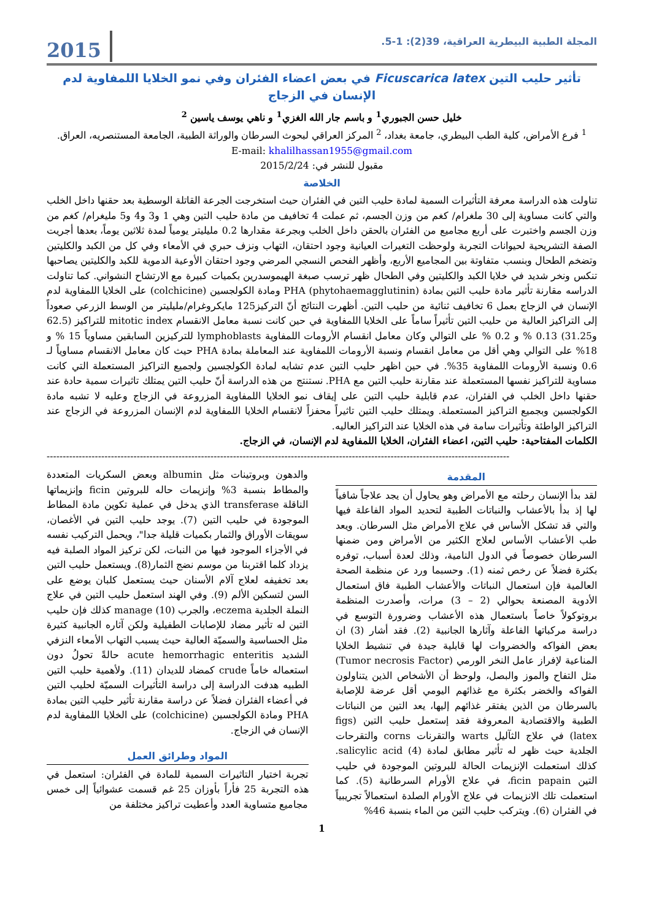المجلة الطبية البيطرية العراقية، 39(2): 1-5.
2015
تأثير حليب التين Ficuscarica latex في بعض اعضاء الفئران وفي نمو الخلايا اللمفاوية لدم الإنسان في الزجاج
خليل حسن الجبوري<sup>1</sup> و باسم جار الله الغزي<sup>1</sup> و ناهي يوسف ياسين <sup>2</sup>
<sup>1</sup> فرع الأمراض، كلية الطب البيطري، جامعة بغداد، <sup>2</sup> المركز العراقي لبحوث السرطان والوراثة الطبية، الجامعة المستنصريه، العراق.
E-mail: khalilhassan1955@gmail.com
مقبول للنشر في: 2015/2/24
الخلاصة
تناولت هذه الدراسة معرفة التأثيرات السمية لمادة حليب التين في الفئران حيث استخرجت الجرعة القاتلة الوسطية بعد حقنها داخل الخلب والتي كانت مساوية إلى 30 ملغرام/ كغم من وزن الجسم، ثم عملت 4 تخافيف من مادة حليب التين وهي 1 و3 و4 و5 مليغرام/ كغم من وزن الجسم واختبرت على أربع مجاميع من الفئران بالحقن داخل الخلب وبجرعة مقدارها 0.2 مليليتر يومياً لمدة ثلاثين يوماً، بعدها أجريت الصفة التشريحية لحيوانات التجربة ولوحظت التغيرات العيانية وجود احتقان، التهاب ونزف حبري في الأمعاء وفي كل من الكبد والكليتين وتضخم الطحال وبنسب متفاوتة بين المجاميع الأربع، وأظهر الفحص النسجي المرضي وجود احتقان الأوعية الدموية للكبد والكليتين يصاحبها تنكس ونخر شديد في خلايا الكبد والكليتين وفي الطحال ظهر ترسب صبغة الهيموسدرين بكميات كبيرة مع الارتشاح النشواني. كما تناولت الدراسه مقارنة تأثير مادة حليب التين بمادة PHA (phytohaemagglutinin) ومادة الكولجسين (colchicine) على الخلايا اللمفاوية لدم الإنسان في الزجاج بعمل 6 تخافيف ثنائية من حليب التين. أظهرت النتائج أنّ التركيز125 مايكروغرام/مليليتر من الوسط الزرعي صعوداً إلى التراكيز العالية من حليب التين تأثيراً ساماً على الخلايا اللمفاوية في حين كانت نسبة معامل الانقسام mitotic index للتراكيز (62.5 و31.25) 0.13 % و 0.2 % على التوالي وكان معامل انقسام الأرومات اللمفاوية lymphoblasts للتركيزين السابقين مساوياً 15 % و 18% على التوالي وهي أقل من معامل انقسام ونسبة الأرومات اللمفاوية عند المعاملة بمادة PHA حيث كان معامل الانقسام مساوياً لـ 0.6 ونسبة الأرومات اللمفاوية 35%. في حين اظهر حليب التين عدم تشابه لمادة الكولجسين ولجميع التراكيز المستعملة التي كانت مساوية للتراكيز نفسها المستعملة عند مقارنة حليب التين مع PHA. نستنتج من هذه الدراسة أنّ حليب التين يمتلك تاثيرات سمية حادة عند حقنها داخل الخلب في الفئران، عدم قابلية حليب التين على إيقاف نمو الخلايا اللمفاوية المزروعة في الزجاج وعليه لا تشبه مادة الكولجسين وبجميع التراكيز المستعملة. ويمتلك حليب التين تاثيراً محفزاً لانقسام الخلايا اللمفاوية لدم الإنسان المزروعة في الزجاج عند التراكيز الواطئة وتأثيرات سامة في هذه الخلايا عند التراكيز العاليه.
الكلمات المفتاحية: حليب التين، اعضاء الفئران، الخلايا اللمفاوية لدم الإنسان، في الزجاج.
------------------------------------------------------------------------------------------------------------------------------------------------
المقدمة
لقد بدأ الإنسان رحلته مع الأمراض وهو يحاول أن يجد علاجاً شافياً لها إذ بدأ بالأعشاب والنباتات الطبية لتحديد المواد الفاعلة فيها والتي قد تشكل الأساس في علاج الأمراض مثل السرطان. ويعد طب الأعشاب الأساس لعلاج الكثير من الأمراض ومن ضمنها السرطان خصوصاً في الدول النامية، وذلك لعدة أسباب، توفره بكثرة فضلاً عن رخص ثمنه (1). وحسبما ورد عن منظمة الصحة العالمية فإن استعمال النباتات والأعشاب الطبية فاق استعمال الأدوية المصنعة بحوالي (2 – 3) مرات، وأصدرت المنظمة بروتوكولاً خاصاً باستعمال هذه الأعشاب وضرورة التوسع في دراسة مركباتها الفاعلة وآثارها الجانبية (2). فقد أشار (3) ان بعض الفواكه والخضروات لها قابلية جيدة في تنشيط الخلايا المناعية لإفراز عامل النخر الورمي (Tumor necrosis Factor) مثل التفاح والموز والبصل، ولوحظ أن الأشخاص الذين يتناولون الفواكه والخضر بكثرة مع غذائهم اليومي أقل عرضة للإصابة بالسرطان من الذين يفتقر غذائهم إليها، يعد التين من النباتات الطبية والاقتصادية المعروفة فقد إستعمل حليب التين (figs latex) في علاج الثآليل warts والتقرنات corns والتقرحات الجلدية حيث ظهر له تأثير مطابق لمادة salicylic acid (4). كذلك استعملت الإنزيمات الحالة للبروتين الموجودة في حليب التين ficin papain، في علاج الأورام السرطانية (5). كما استعملت تلك الانزيمات في علاج الأورام الصلدة استعمالاً تجريبياً في الفئران (6). ويتركب حليب التين من الماء بنسبة 46%
والدهون وبروتينات مثل albumin وبعض السكريات المتعددة والمطاط بنسبة 3% وإنزيمات حاله للبروتين ficin وإنزيماتها الناقلة transferase الذي يدخل في عملية تكوين مادة المطاط الموجودة في حليب التين (7). يوجد حليب التين في الأغصان، سويقات الأوراق والثمار بكميات قليلة جدا"، ويحمل التركيب نفسه في الأجزاء الموجود فيها من النبات، لكن تركيز المواد الصلبة فيه يزداد كلما اقتربنا من موسم نضج الثمار(8). ويستعمل حليب التين بعد تخفيفه لعلاج آلام الأسنان حيث يستعمل كلبان يوضع على السن لتسكين الألم (9). وفي الهند استعمل حليب التين في علاج النملة الجلدية eczema، والجرب manage (10) كذلك فإن حليب التين له تأثير مضاد للإصابات الطفيلية ولكن آثاره الجانبية كثيرة مثل الحساسية والسميّة العالية حيث يسبب التهاب الأمعاء النزفي الشديد acute hemorrhagic enteritis حالةً تحولُ دون استعماله خاماً crude كمضاد للديدان (11). ولأهمية حليب التين الطبيه هدفت الدراسة إلى دراسة التأثيرات السميّة لحليب التين في أعضاء الفئران فضلاً عن دراسة مقارنة تأثير حليب التين بمادة PHA ومادة الكولجسين (colchicine) على الخلايا اللمفاوية لدم الإنسان في الزجاج.
المواد وطرائق العمل
تجربة اختيار التاثيرات السمية للمادة في الفئران: استعمل في هذه التجربة 25 فأراً بأوزان 25 غم قسمت عشوائياً إلى خمس مجاميع متساوية العدد وأعطيت تراكيز مختلفة من
1